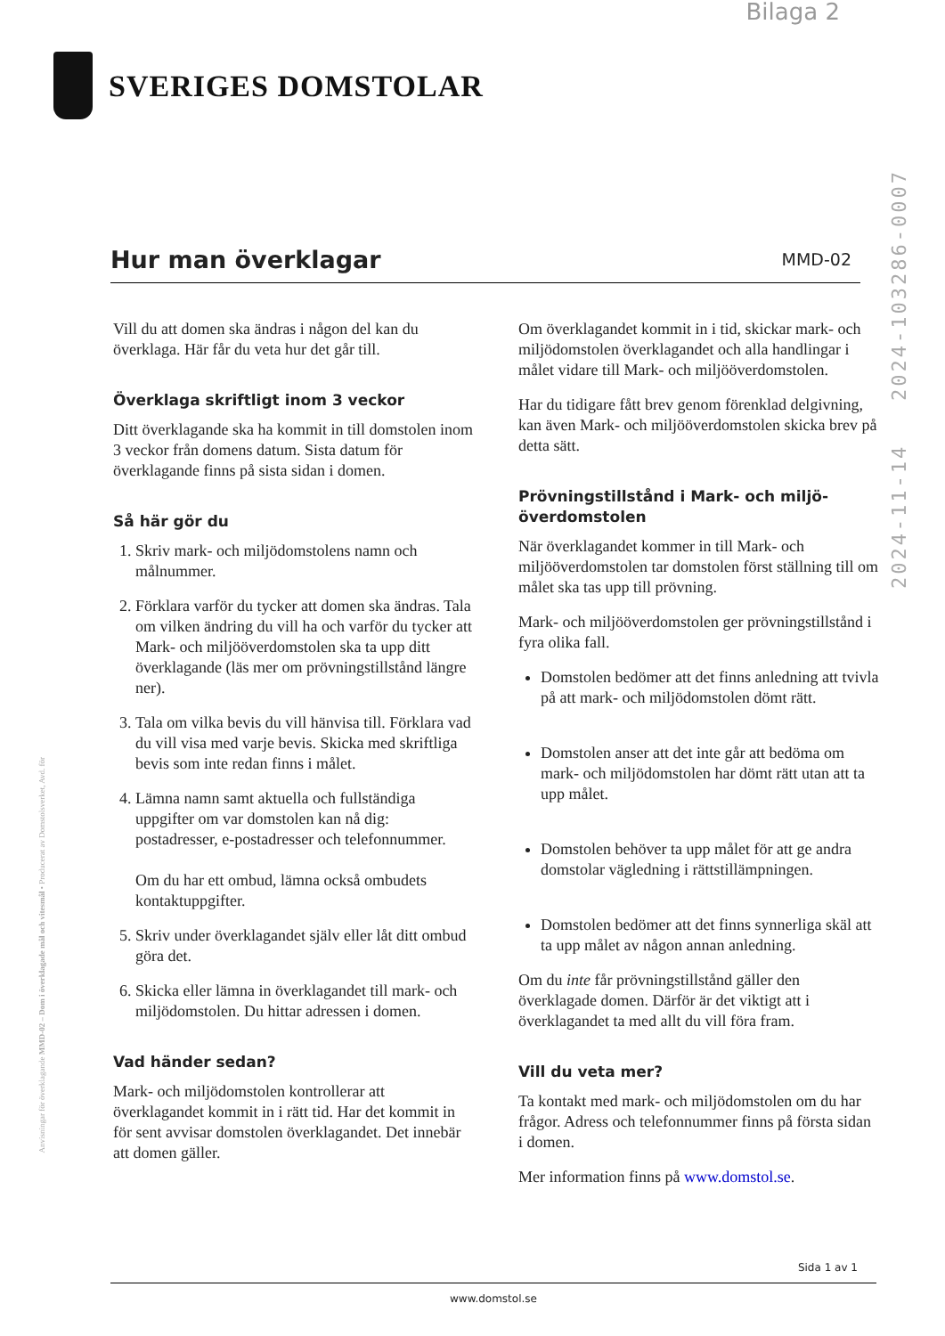Bilaga 2
SVERIGES DOMSTOLAR
2024-11-14 2024-103286-0007
Anvisningar för överklagande MMD-02 – Dom i överklagade mål och vitesmål • Producerat av Domstolsverket, Avd. för
Hur man överklagar
MMD-02
Vill du att domen ska ändras i någon del kan du överklaga. Här får du veta hur det går till.
Överklaga skriftligt inom 3 veckor
Ditt överklagande ska ha kommit in till domstolen inom 3 veckor från domens datum. Sista datum för överklagande finns på sista sidan i domen.
Så här gör du
1. Skriv mark- och miljödomstolens namn och målnummer.
2. Förklara varför du tycker att domen ska ändras. Tala om vilken ändring du vill ha och varför du tycker att Mark- och miljööverdomstolen ska ta upp ditt överklagande (läs mer om prövningstillstånd längre ner).
3. Tala om vilka bevis du vill hänvisa till. Förklara vad du vill visa med varje bevis. Skicka med skriftliga bevis som inte redan finns i målet.
4. Lämna namn samt aktuella och fullständiga uppgifter om var domstolen kan nå dig: postadresser, e-postadresser och telefon­nummer.
Om du har ett ombud, lämna också ombudets kontaktuppgifter.
5. Skriv under överklagandet själv eller låt ditt ombud göra det.
6. Skicka eller lämna in överklagandet till mark- och miljödomstolen. Du hittar adressen i domen.
Vad händer sedan?
Mark- och miljödomstolen kontrollerar att överklagandet kommit in i rätt tid. Har det kommit in för sent avvisar domstolen över­klagandet. Det innebär att domen gäller.
Om överklagandet kommit in i tid, skickar mark- och miljödomstolen överklagandet och alla hand­lingar i målet vidare till Mark- och miljööver­domstolen.
Har du tidigare fått brev genom förenklad delgivning, kan även Mark- och miljö­överdomstolen skicka brev på detta sätt.
Prövningstillstånd i Mark- och miljö­överdomstolen
När överklagandet kommer in till Mark- och miljööverdomstolen tar domstolen först ställning till om målet ska tas upp till prövning.
Mark- och miljööverdomstolen ger prövnings­tillstånd i fyra olika fall.
Domstolen bedömer att det finns anledning att tvivla på att mark- och miljödomstolen dömt rätt.
Domstolen anser att det inte går att bedöma om mark- och miljödomstolen har dömt rätt utan att ta upp målet.
Domstolen behöver ta upp målet för att ge andra domstolar vägledning i rätts­tillämpningen.
Domstolen bedömer att det finns synnerliga skäl att ta upp målet av någon annan anledning.
Om du inte får prövningstillstånd gäller den överklagade domen. Därför är det viktigt att i överklagandet ta med allt du vill föra fram.
Vill du veta mer?
Ta kontakt med mark- och miljödomstolen om du har frågor. Adress och telefonnummer finns på första sidan i domen.
Mer information finns på www.domstol.se.
Sida 1 av 1
www.domstol.se